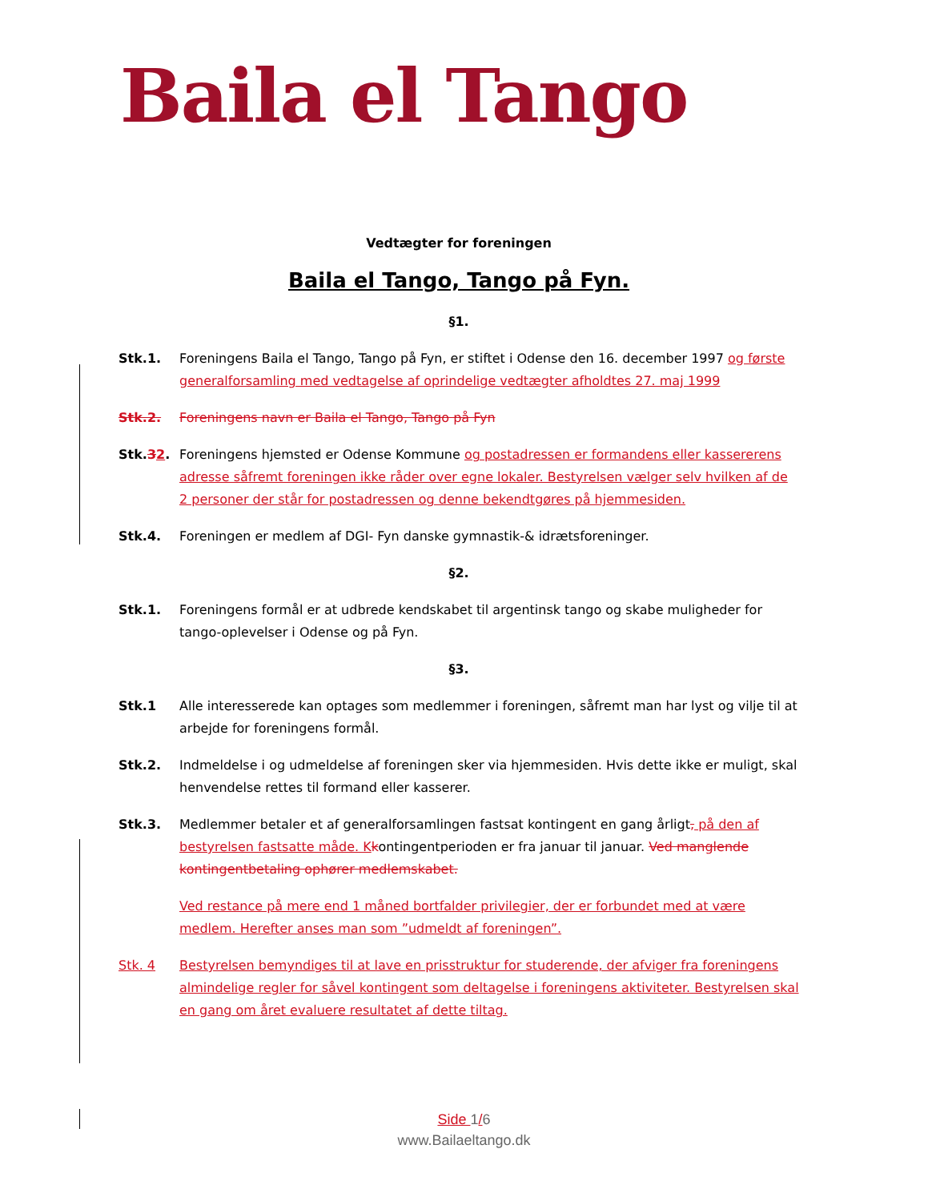Baila el Tango
Vedtægter for foreningen
Baila el Tango, Tango på Fyn.
§1.
Stk.1. Foreningens Baila el Tango, Tango på Fyn, er stiftet i Odense den 16. december 1997 og første generalforsamling med vedtagelse af oprindelige vedtægter afholdtes 27. maj 1999
Stk.2. Foreningens navn er Baila el Tango, Tango på Fyn
Stk.32. Foreningens hjemsted er Odense Kommune og postadressen er formandens eller kassererens adresse såfremt foreningen ikke råder over egne lokaler. Bestyrelsen vælger selv hvilken af de 2 personer der står for postadressen og denne bekendtgøres på hjemmesiden.
Stk.4. Foreningen er medlem af DGI- Fyn danske gymnastik-& idrætsforeninger.
§2.
Stk.1. Foreningens formål er at udbrede kendskabet til argentinsk tango og skabe muligheder for tango-oplevelser i Odense og på Fyn.
§3.
Stk.1 Alle interesserede kan optages som medlemmer i foreningen, såfremt man har lyst og vilje til at arbejde for foreningens formål.
Stk.2. Indmeldelse i og udmeldelse af foreningen sker via hjemmesiden. Hvis dette ikke er muligt, skal henvendelse rettes til formand eller kasserer.
Stk.3. Medlemmer betaler et af generalforsamlingen fastsat kontingent en gang årligt, på den af bestyrelsen fastsatte måde. K kontingentperioden er fra januar til januar. Ved manglende kontingentbetaling ophører medlemskabet.
Ved restance på mere end 1 måned bortfalder privilegier, der er forbundet med at være medlem. Herefter anses man som ”udmeldt af foreningen”.
Stk. 4 Bestyrelsen bemyndiges til at lave en prisstruktur for studerende, der afviger fra foreningens almindelige regler for såvel kontingent som deltagelse i foreningens aktiviteter. Bestyrelsen skal en gang om året evaluere resultatet af dette tiltag.
Side 1/6
www.Bailaeltango.dk